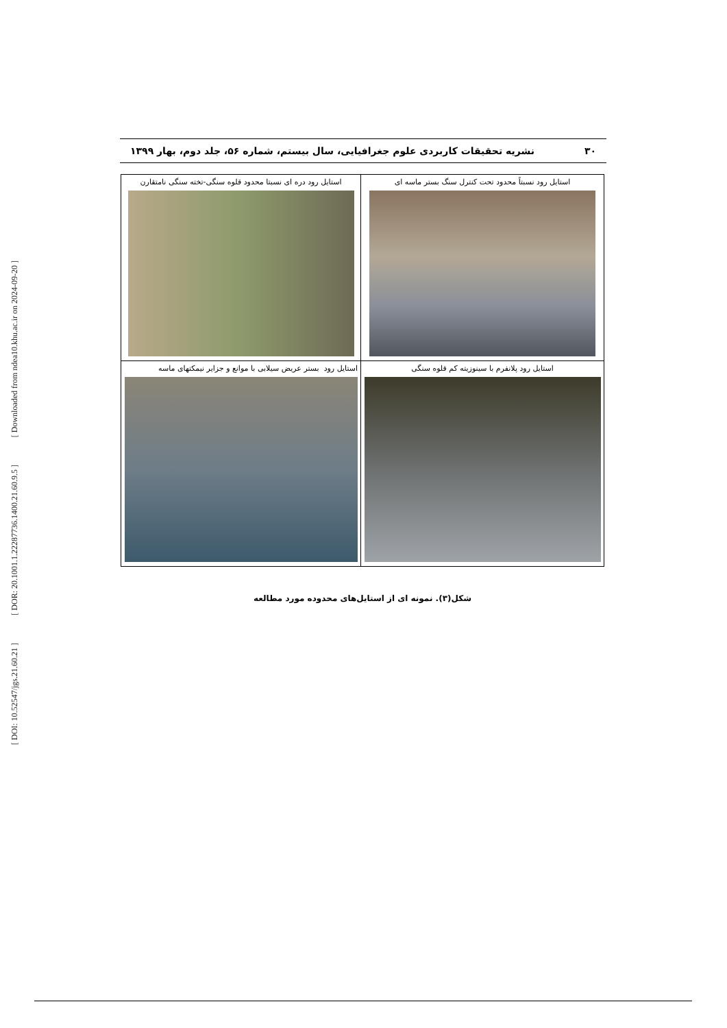[ Downloaded from ndea10.khu.ac.ir on 2024-09-20 ]
[ DOR: 20.1001.1.22287736.1400.21.60.9.5 ]
[ DOI: 10.52547/jgs.21.60.21 ]
۳۰ نشریه تحقیقات کاربردی علوم جغرافیایی، سال بیستم، شماره ۵۶، جلد دوم، بهار ۱۳۹۹
| استایل رود نسبتاً محدود تحت کنترل سنگ بستر ماسه ای | استایل رود دره ای نسبتا محدود قلوه سنگی-تخته سنگی نامتقارن |
| استایل رود پلانفرم با سینوزیته کم قلوه سنگی | استایل رود بستر عریض سیلابی با موانع و جزایر نیمکتهای ماسه |
شکل(۳). نمونه ای از استایل‌های محدوده مورد مطالعه